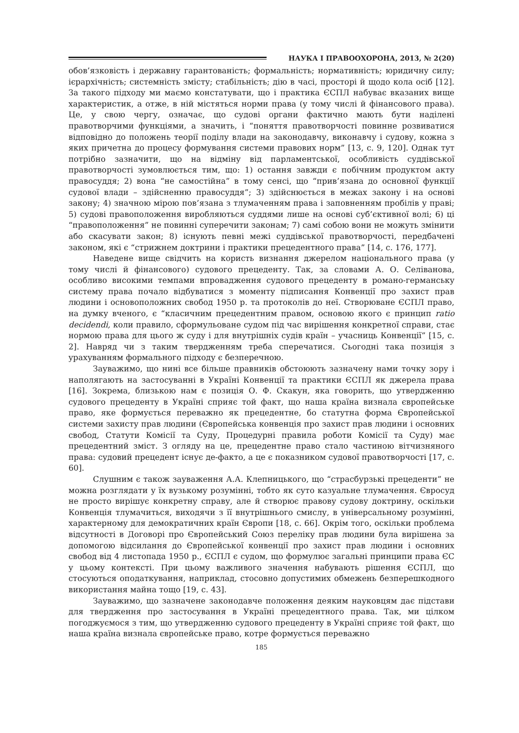НАУКА І ПРАВООХОРОНА, 2013, № 2(20)
обов’язковість і державну гарантованість; формальність; нормативність; юридичну силу; ієрархічність; системність змісту; стабільність; дію в часі, просторі й щодо кола осіб [12]. За такого підходу ми маємо констатувати, що і практика ЄСПЛ набуває вказаних вище характеристик, а отже, в ній містяться норми права (у тому числі й фінансового права). Це, у свою чергу, означає, що судові органи фактично мають бути наділені правотворчими функціями, а значить, і “поняття правотворчості повинне розвиватися відповідно до положень теорії поділу влади на законодавчу, виконавчу і судову, кожна з яких причетна до процесу формування системи правових норм” [13, с. 9, 120]. Однак тут потрібно зазначити, що на відміну від парламентської, особливість суддівської правотворчості зумовлюється тим, що: 1) остання завжди є побічним продуктом акту правосуддя; 2) вона “не самостійна” в тому сенсі, що “прив’язана до основної функції судової влади – здійсненню правосуддя”; 3) здійснюється в межах закону і на основі закону; 4) значною мірою пов’язана з тлумаченням права і заповненням пробілів у праві; 5) судові правоположення виробляються суддями лише на основі суб’єктивної волі; 6) ці “правоположення” не повинні суперечити законам; 7) самі собою вони не можуть змінити або скасувати закон; 8) існують певні межі суддівської правотворчості, передбачені законом, які є “стрижнем доктрини і практики прецедентного права” [14, с. 176, 177].
Наведене вище свідчить на користь визнання джерелом національного права (у тому числі й фінансового) судового прецеденту. Так, за словами А. О. Селіванова, особливо високими темпами впровадження судового прецеденту в романо-германську систему права почало відбуватися з моменту підписання Конвенції про захист прав людини і основоположних свобод 1950 р. та протоколів до неї. Створюване ЄСПЛ право, на думку вченого, є “класичним прецедентним правом, основою якого є принцип ratio decidendi, коли правило, сформульоване судом під час вирішення конкретної справи, стає нормою права для цього ж суду і для внутрішніх судів країн – учасниць Конвенції” [15, с. 2]. Навряд чи з таким твердженням треба сперечатися. Сьогодні така позиція з урахуванням формального підходу є безперечною.
Зауважимо, що нині все більше правників обстоюють зазначену нами точку зору і наполягають на застосуванні в Україні Конвенції та практики ЄСПЛ як джерела права [16]. Зокрема, близькою нам є позиція О. Ф. Скакун, яка говорить, що утвердженню судового прецеденту в Україні сприяє той факт, що наша країна визнала європейське право, яке формується переважно як прецедентне, бо статутна форма Європейської системи захисту прав людини (Європейська конвенція про захист прав людини і основних свобод, Статути Комісії та Суду, Процедурні правила роботи Комісії та Суду) має прецедентний зміст. З огляду на це, прецедентне право стало частиною вітчизняного права: судовий прецедент існує де-факто, а це є показником судової правотворчості [17, с. 60].
Слушним є також зауваження А.А. Клепницького, що “страсбурзькі прецеденти” не можна розглядати у їх вузькому розумінні, тобто як суто казуальне тлумачення. Євросуд не просто вирішує конкретну справу, але й створює правову судову доктрину, оскільки Конвенція тлумачиться, виходячи з її внутрішнього смислу, в універсальному розумінні, характерному для демократичних країн Європи [18, с. 66]. Окрім того, оскільки проблема відсутності в Договорі про Європейський Союз переліку прав людини була вирішена за допомогою відсилання до Європейської конвенції про захист прав людини і основних свобод від 4 листопада 1950 р., ЄСПЛ є судом, що формулює загальні принципи права ЄС у цьому контексті. При цьому важливого значення набувають рішення ЄСПЛ, що стосуються оподаткування, наприклад, стосовно допустимих обмежень безперешкодного використання майна тощо [19, с. 43].
Зауважимо, що зазначене законодавче положення деяким науковцям дає підстави для твердження про застосування в Україні прецедентного права. Так, ми цілком погоджуємося з тим, що утвердженню судового прецеденту в Україні сприяє той факт, що наша країна визнала європейське право, котре формується переважно
185